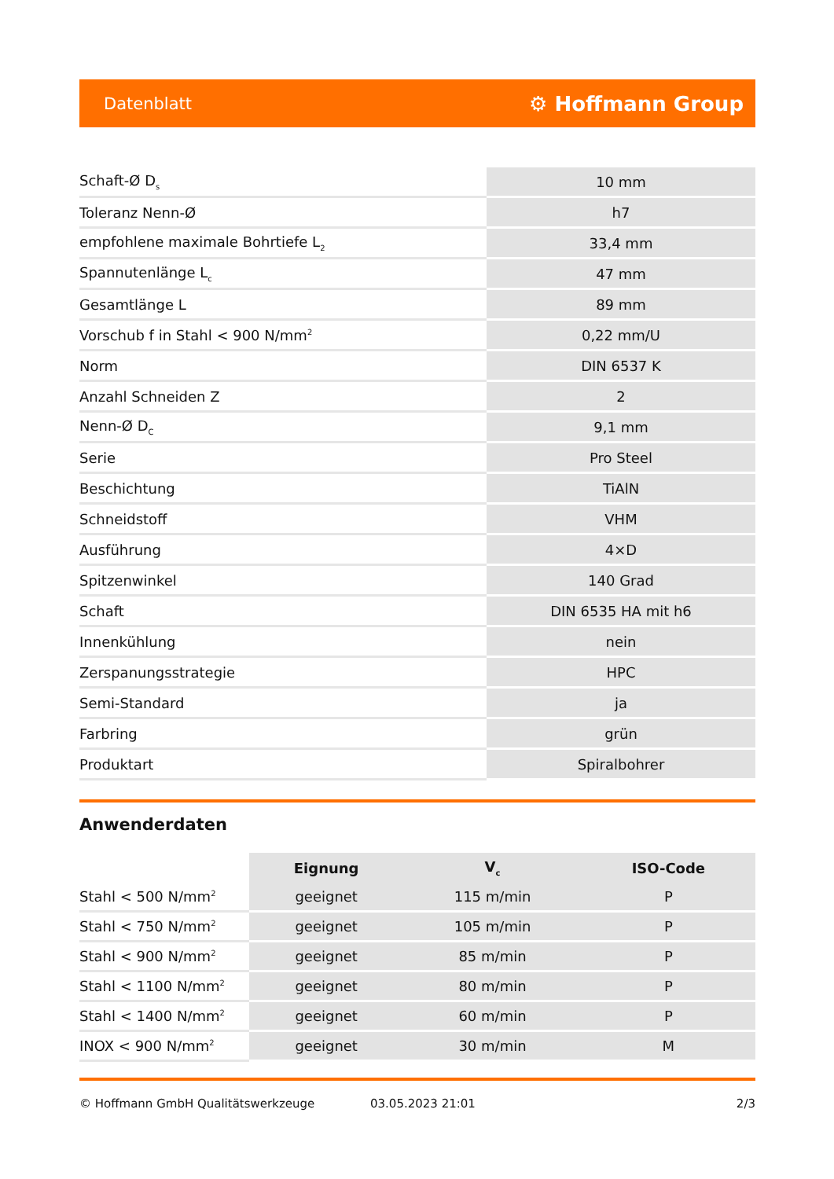Datenblatt ⚙ Hoffmann Group
| Schaft-Ø D<sub>s</sub> | 10 mm |
| Toleranz Nenn-Ø | h7 |
| empfohlene maximale Bohrtiefe L<sub>2</sub> | 33,4 mm |
| Spannutenlänge L<sub>c</sub> | 47 mm |
| Gesamtlänge L | 89 mm |
| Vorschub f in Stahl < 900 N/mm<sup>2</sup> | 0,22 mm/U |
| Norm | DIN 6537 K |
| Anzahl Schneiden Z | 2 |
| Nenn-Ø D<sub>C</sub> | 9,1 mm |
| Serie | Pro Steel |
| Beschichtung | TiAlN |
| Schneidstoff | VHM |
| Ausführung | 4×D |
| Spitzenwinkel | 140 Grad |
| Schaft | DIN 6535 HA mit h6 |
| Innenkühlung | nein |
| Zerspanungsstrategie | HPC |
| Semi-Standard | ja |
| Farbring | grün |
| Produktart | Spiralbohrer |
Anwenderdaten
| | Eignung | V<sub>c</sub> | ISO-Code |
| --- | --- | --- | --- |
| Stahl < 500 N/mm<sup>2</sup> | geeignet | 115 m/min | P |
| Stahl < 750 N/mm<sup>2</sup> | geeignet | 105 m/min | P |
| Stahl < 900 N/mm<sup>2</sup> | geeignet | 85 m/min | P |
| Stahl < 1100 N/mm<sup>2</sup> | geeignet | 80 m/min | P |
| Stahl < 1400 N/mm<sup>2</sup> | geeignet | 60 m/min | P |
| INOX < 900 N/mm<sup>2</sup> | geeignet | 30 m/min | M |
© Hoffmann GmbH Qualitätswerkzeuge 03.05.2023 21:01 2/3